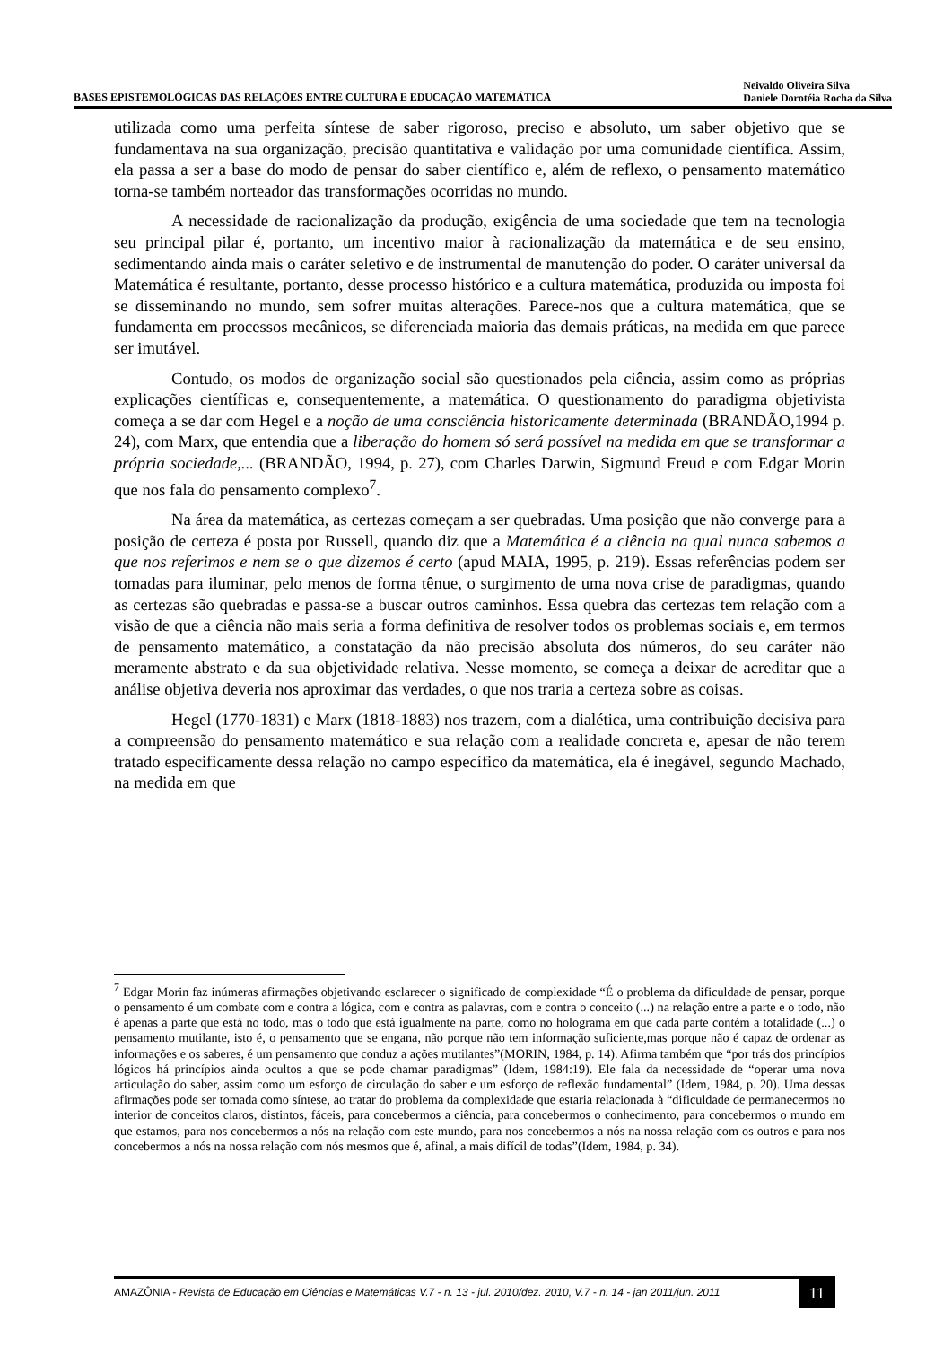BASES EPISTEMOLÓGICAS DAS RELAÇÕES ENTRE CULTURA E EDUCAÇÃO MATEMÁTICA
Neivaldo Oliveira Silva
Daniele Dorotéia Rocha da Silva
utilizada como uma perfeita síntese de saber rigoroso, preciso e absoluto, um saber objetivo que se fundamentava na sua organização, precisão quantitativa e validação por uma comunidade científica. Assim, ela passa a ser a base do modo de pensar do saber científico e, além de reflexo, o pensamento matemático torna-se também norteador das transformações ocorridas no mundo.
A necessidade de racionalização da produção, exigência de uma sociedade que tem na tecnologia seu principal pilar é, portanto, um incentivo maior à racionalização da matemática e de seu ensino, sedimentando ainda mais o caráter seletivo e de instrumental de manutenção do poder. O caráter universal da Matemática é resultante, portanto, desse processo histórico e a cultura matemática, produzida ou imposta foi se disseminando no mundo, sem sofrer muitas alterações. Parece-nos que a cultura matemática, que se fundamenta em processos mecânicos, se diferenciada maioria das demais práticas, na medida em que parece ser imutável.
Contudo, os modos de organização social são questionados pela ciência, assim como as próprias explicações científicas e, consequentemente, a matemática. O questionamento do paradigma objetivista começa a se dar com Hegel e a noção de uma consciência historicamente determinada (BRANDÃO,1994 p. 24), com Marx, que entendia que a liberação do homem só será possível na medida em que se transformar a própria sociedade,... (BRANDÃO, 1994, p. 27), com Charles Darwin, Sigmund Freud e com Edgar Morin que nos fala do pensamento complexo<sup>7</sup>.
Na área da matemática, as certezas começam a ser quebradas. Uma posição que não converge para a posição de certeza é posta por Russell, quando diz que a Matemática é a ciência na qual nunca sabemos a que nos referimos e nem se o que dizemos é certo (apud MAIA, 1995, p. 219). Essas referências podem ser tomadas para iluminar, pelo menos de forma tênue, o surgimento de uma nova crise de paradigmas, quando as certezas são quebradas e passa-se a buscar outros caminhos. Essa quebra das certezas tem relação com a visão de que a ciência não mais seria a forma definitiva de resolver todos os problemas sociais e, em termos de pensamento matemático, a constatação da não precisão absoluta dos números, do seu caráter não meramente abstrato e da sua objetividade relativa. Nesse momento, se começa a deixar de acreditar que a análise objetiva deveria nos aproximar das verdades, o que nos traria a certeza sobre as coisas.
Hegel (1770-1831) e Marx (1818-1883) nos trazem, com a dialética, uma contribuição decisiva para a compreensão do pensamento matemático e sua relação com a realidade concreta e, apesar de não terem tratado especificamente dessa relação no campo específico da matemática, ela é inegável, segundo Machado, na medida em que
<sup>7</sup> Edgar Morin faz inúmeras afirmações objetivando esclarecer o significado de complexidade “É o problema da dificuldade de pensar, porque o pensamento é um combate com e contra a lógica, com e contra as palavras, com e contra o conceito (...) na relação entre a parte e o todo, não é apenas a parte que está no todo, mas o todo que está igualmente na parte, como no holograma em que cada parte contém a totalidade (...) o pensamento mutilante, isto é, o pensamento que se engana, não porque não tem informação suficiente,mas porque não é capaz de ordenar as informações e os saberes, é um pensamento que conduz a ações mutilantes”(MORIN, 1984, p. 14). Afirma também que “por trás dos princípios lógicos há princípios ainda ocultos a que se pode chamar paradigmas” (Idem, 1984:19). Ele fala da necessidade de “operar uma nova articulação do saber, assim como um esforço de circulação do saber e um esforço de reflexão fundamental” (Idem, 1984, p. 20). Uma dessas afirmações pode ser tomada como síntese, ao tratar do problema da complexidade que estaria relacionada à “dificuldade de permanecermos no interior de conceitos claros, distintos, fáceis, para concebermos a ciência, para concebermos o conhecimento, para concebermos o mundo em que estamos, para nos concebermos a nós na relação com este mundo, para nos concebermos a nós na nossa relação com os outros e para nos concebermos a nós na nossa relação com nós mesmos que é, afinal, a mais difícil de todas”(Idem, 1984, p. 34).
AMAZÔNIA - Revista de Educação em Ciências e Matemáticas V.7 - n. 13 - jul. 2010/dez. 2010, V.7 - n. 14 - jan 2011/jun. 2011
11